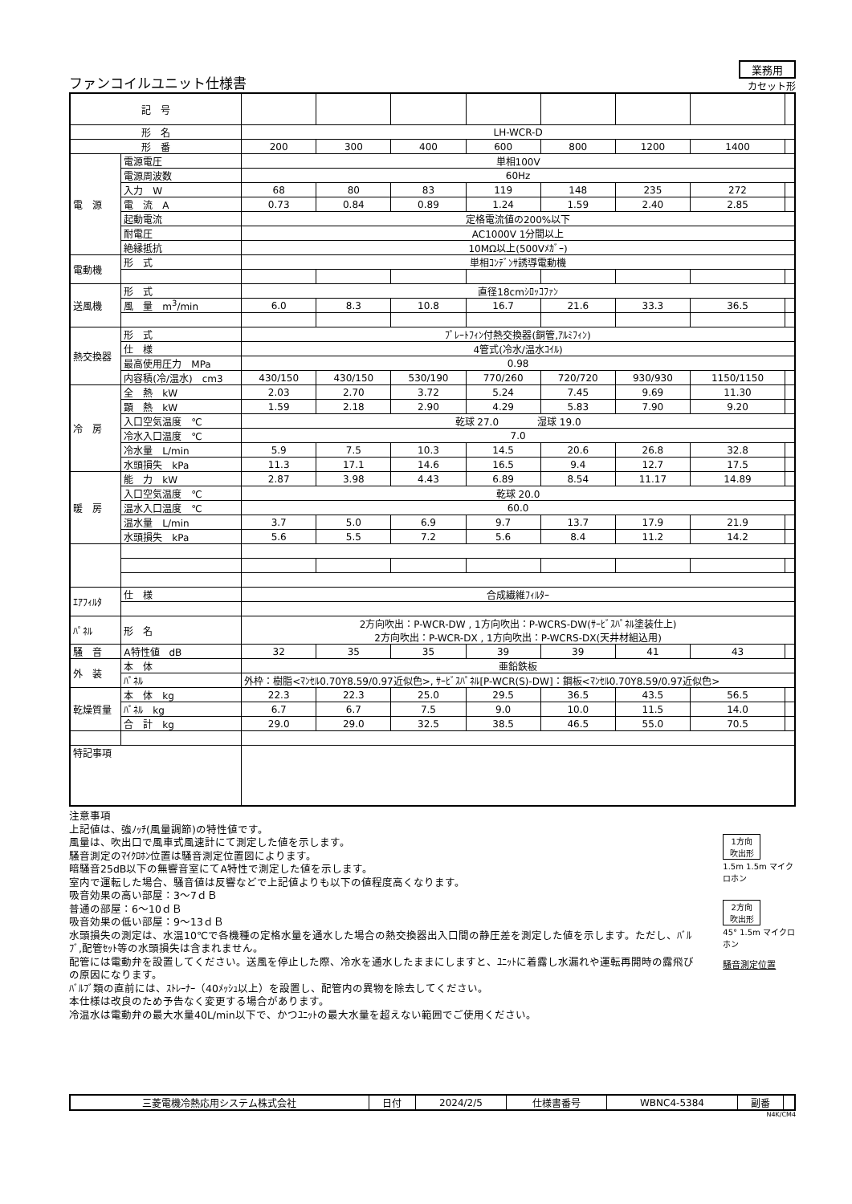ファンコイルユニット仕様書
業務用
カセット形
| 記 号 | | | | | | | | | |
| 形 名 | | LH-WCR-D | | | | | | | |
| 形 番 | | 200 | 300 | 400 | 600 | 800 | 1200 | 1400 | |
| 電 源 | 電源電圧 | 単相100V | | | | | | | |
| | 電源周波数 | 60Hz | | | | | | | |
| | 入力 W | 68 | 80 | 83 | 119 | 148 | 235 | 272 | |
| | 電 流 A | 0.73 | 0.84 | 0.89 | 1.24 | 1.59 | 2.40 | 2.85 | |
| | 起動電流 | 定格電流値の200%以下 | | | | | | | |
| | 耐電圧 | AC1000V 1分間以上 | | | | | | | |
| | 絶縁抵抗 | 10MΩ以上(500Vﾒｶﾞｰ) | | | | | | | |
| 電動機 | 形 式 | 単相ｺﾝﾃﾞﾝｻ誘導電動機 | | | | | | | |
| 送風機 | 形 式 | 直径18cmｼﾛｯｺﾌｧﾝ | | | | | | | |
| | 風 量 m<sup>3</sup>/min | 6.0 | 8.3 | 10.8 | 16.7 | 21.6 | 33.3 | 36.5 | |
| 熱交換器 | 形 式 | ﾌﾟﾚｰﾄﾌｨﾝ付熱交換器(銅管,ｱﾙﾐﾌｨﾝ) | | | | | | | |
| | 仕 様 | 4管式(冷水/温水ｺｲﾙ) | | | | | | | |
| | 最高使用圧力 MPa | 0.98 | | | | | | | |
| | 内容積(冷/温水) cm3 | 430/150 | 430/150 | 530/190 | 770/260 | 720/720 | 930/930 | 1150/1150 | |
| 冷 房 | 全 熱 kW | 2.03 | 2.70 | 3.72 | 5.24 | 7.45 | 9.69 | 11.30 | |
| | 顕 熱 kW | 1.59 | 2.18 | 2.90 | 4.29 | 5.83 | 7.90 | 9.20 | |
| | 入口空気温度 ℃ | 乾球 27.0 湿球 19.0 | | | | | | | |
| | 冷水入口温度 ℃ | 7.0 | | | | | | | |
| | 冷水量 L/min | 5.9 | 7.5 | 10.3 | 14.5 | 20.6 | 26.8 | 32.8 | |
| | 水頭損失 kPa | 11.3 | 17.1 | 14.6 | 16.5 | 9.4 | 12.7 | 17.5 | |
| 暖 房 | 能 力 kW | 2.87 | 3.98 | 4.43 | 6.89 | 8.54 | 11.17 | 14.89 | |
| | 入口空気温度 ℃ | 乾球 20.0 | | | | | | | |
| | 温水入口温度 ℃ | 60.0 | | | | | | | |
| | 温水量 L/min | 3.7 | 5.0 | 6.9 | 9.7 | 13.7 | 17.9 | 21.9 | |
| | 水頭損失 kPa | 5.6 | 5.5 | 7.2 | 5.6 | 8.4 | 11.2 | 14.2 | |
| ｴｱﾌｨﾙﾀ | 仕 様 | 合成繊維ﾌｨﾙﾀｰ | | | | | | | |
| ﾊﾟﾈﾙ | 形 名 | 2方向吹出：P-WCR-DW , 1方向吹出：P-WCRS-DW(ｻｰﾋﾞｽﾊﾟﾈﾙ塗装仕上) 2方向吹出：P-WCR-DX , 1方向吹出：P-WCRS-DX(天井材組込用) | | | | | | | |
| 騒 音 | A特性値 dB | 32 | 35 | 35 | 39 | 39 | 41 | 43 | |
| 外 装 | 本 体 | 亜鉛鉄板 | | | | | | | |
| | ﾊﾟﾈﾙ | 外枠：樹脂<ﾏﾝｾﾙ0.70Y8.59/0.97近似色>, ｻｰﾋﾞｽﾊﾟﾈﾙ[P-WCR(S)-DW]：鋼板<ﾏﾝｾﾙ0.70Y8.59/0.97近似色> | | | | | | | |
| 乾燥質量 | 本 体 kg | 22.3 | 22.3 | 25.0 | 29.5 | 36.5 | 43.5 | 56.5 | |
| | ﾊﾟﾈﾙ kg | 6.7 | 6.7 | 7.5 | 9.0 | 10.0 | 11.5 | 14.0 | |
| | 合 計 kg | 29.0 | 29.0 | 32.5 | 38.5 | 46.5 | 55.0 | 70.5 | |
| 特記事項 | | | | | | | | | |
注意事項
上記値は、強ﾉｯﾁ(風量調節)の特性値です。
風量は、吹出口で風車式風速計にて測定した値を示します。
騒音測定のﾏｲｸﾛﾎﾝ位置は騒音測定位置図によります。
暗騒音25dB以下の無響音室にてA特性で測定した値を示します。
室内で運転した場合、騒音値は反響などで上記値よりも以下の値程度高くなります。
吸音効果の高い部屋：3～7ｄＢ
普通の部屋：6～10ｄＢ
吸音効果の低い部屋：9～13ｄＢ
水頭損失の測定は、水温10℃で各機種の定格水量を通水した場合の熱交換器出入口間の静圧差を測定した値を示します。ただし、ﾊﾞﾙﾌﾞ,配管ｾｯﾄ等の水頭損失は含まれません。
配管には電動弁を設置してください。送風を停止した際、冷水を通水したままにしますと、ﾕﾆｯﾄに着露し水漏れや運転再開時の露飛びの原因になります。
ﾊﾞﾙﾌﾞ類の直前には、ｽﾄﾚｰﾅｰ（40ﾒｯｼｭ以上）を設置し、配管内の異物を除去してください。
本仕様は改良のため予告なく変更する場合があります。
冷温水は電動弁の最大水量40L/min以下で、かつﾕﾆｯﾄの最大水量を超えない範囲でご使用ください。
1方向
吹出形
1.5m 1.5m マイクロホン
2方向
吹出形
45° 1.5m マイクロホン
騒音測定位置
| 三菱電機冷熱応用システム株式会社 | 日付 | 2024/2/5 | 仕様書番号 | WBNC4-5384 | 副番 | |
N4K/CM4